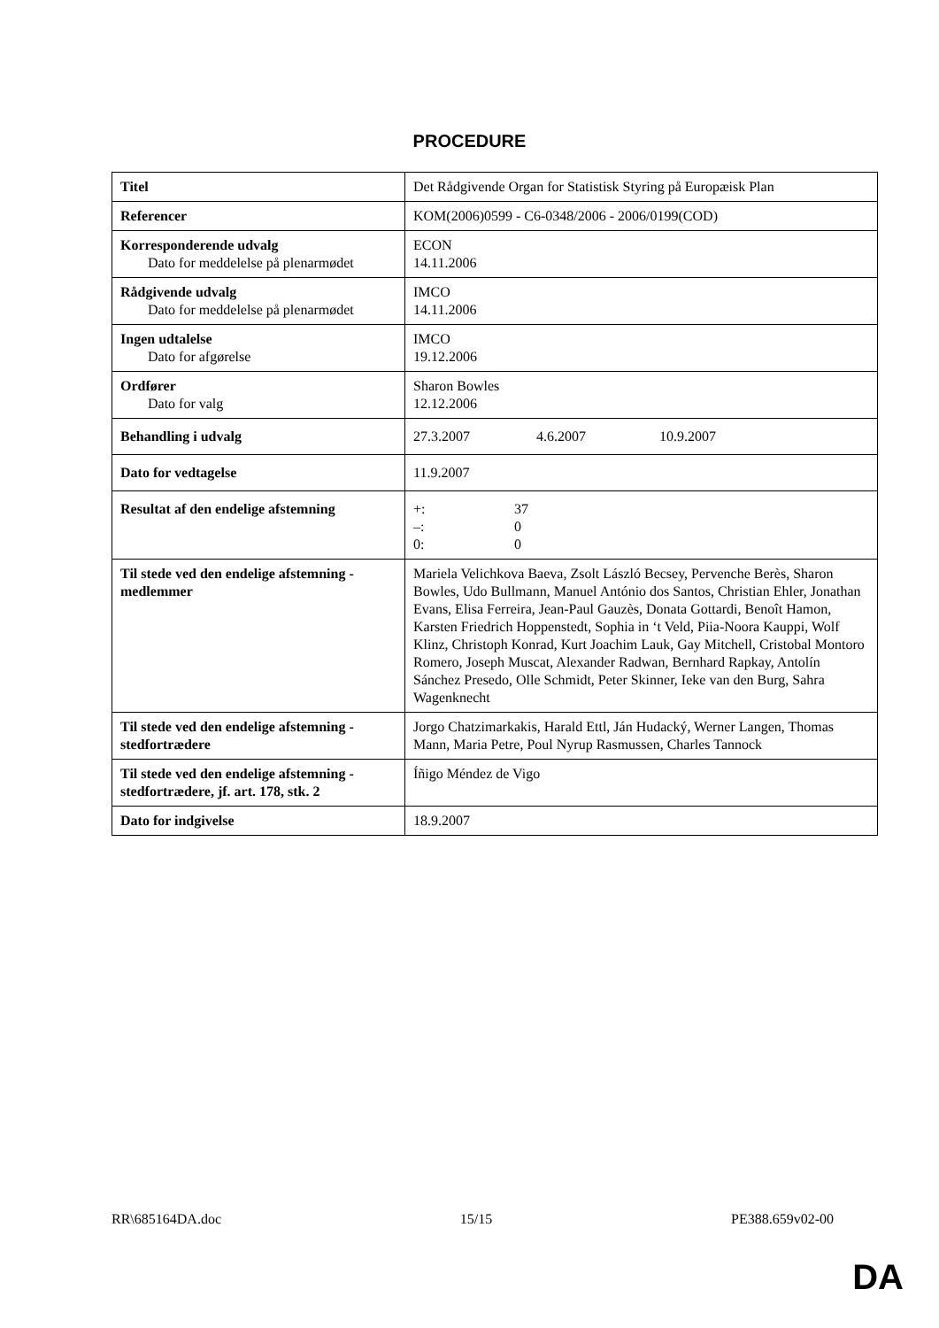PROCEDURE
| Titel | Det Rådgivende Organ for Statistisk Styring på Europæisk Plan |
| Referencer | KOM(2006)0599 - C6-0348/2006 - 2006/0199(COD) |
| Korresponderende udvalg Dato for meddelelse på plenarmødet | ECON 14.11.2006 |
| Rådgivende udvalg Dato for meddelelse på plenarmødet | IMCO 14.11.2006 |
| Ingen udtalelse Dato for afgørelse | IMCO 19.12.2006 |
| Ordfører Dato for valg | Sharon Bowles 12.12.2006 |
| Behandling i udvalg | 27.3.2007 4.6.2007 10.9.2007 |
| Dato for vedtagelse | 11.9.2007 |
| Resultat af den endelige afstemning | +: 37 –: 0 0: 0 |
| Til stede ved den endelige afstemning - medlemmer | Mariela Velichkova Baeva, Zsolt László Becsey, Pervenche Berès, Sharon Bowles, Udo Bullmann, Manuel António dos Santos, Christian Ehler, Jonathan Evans, Elisa Ferreira, Jean-Paul Gauzès, Donata Gottardi, Benoît Hamon, Karsten Friedrich Hoppenstedt, Sophia in ‘t Veld, Piia-Noora Kauppi, Wolf Klinz, Christoph Konrad, Kurt Joachim Lauk, Gay Mitchell, Cristobal Montoro Romero, Joseph Muscat, Alexander Radwan, Bernhard Rapkay, Antolín Sánchez Presedo, Olle Schmidt, Peter Skinner, Ieke van den Burg, Sahra Wagenknecht |
| Til stede ved den endelige afstemning - stedfortrædere | Jorgo Chatzimarkakis, Harald Ettl, Ján Hudacký, Werner Langen, Thomas Mann, Maria Petre, Poul Nyrup Rasmussen, Charles Tannock |
| Til stede ved den endelige afstemning - stedfortrædere, jf. art. 178, stk. 2 | Íñigo Méndez de Vigo |
| Dato for indgivelse | 18.9.2007 |
RR\685164DA.doc 15/15 PE388.659v02-00
DA